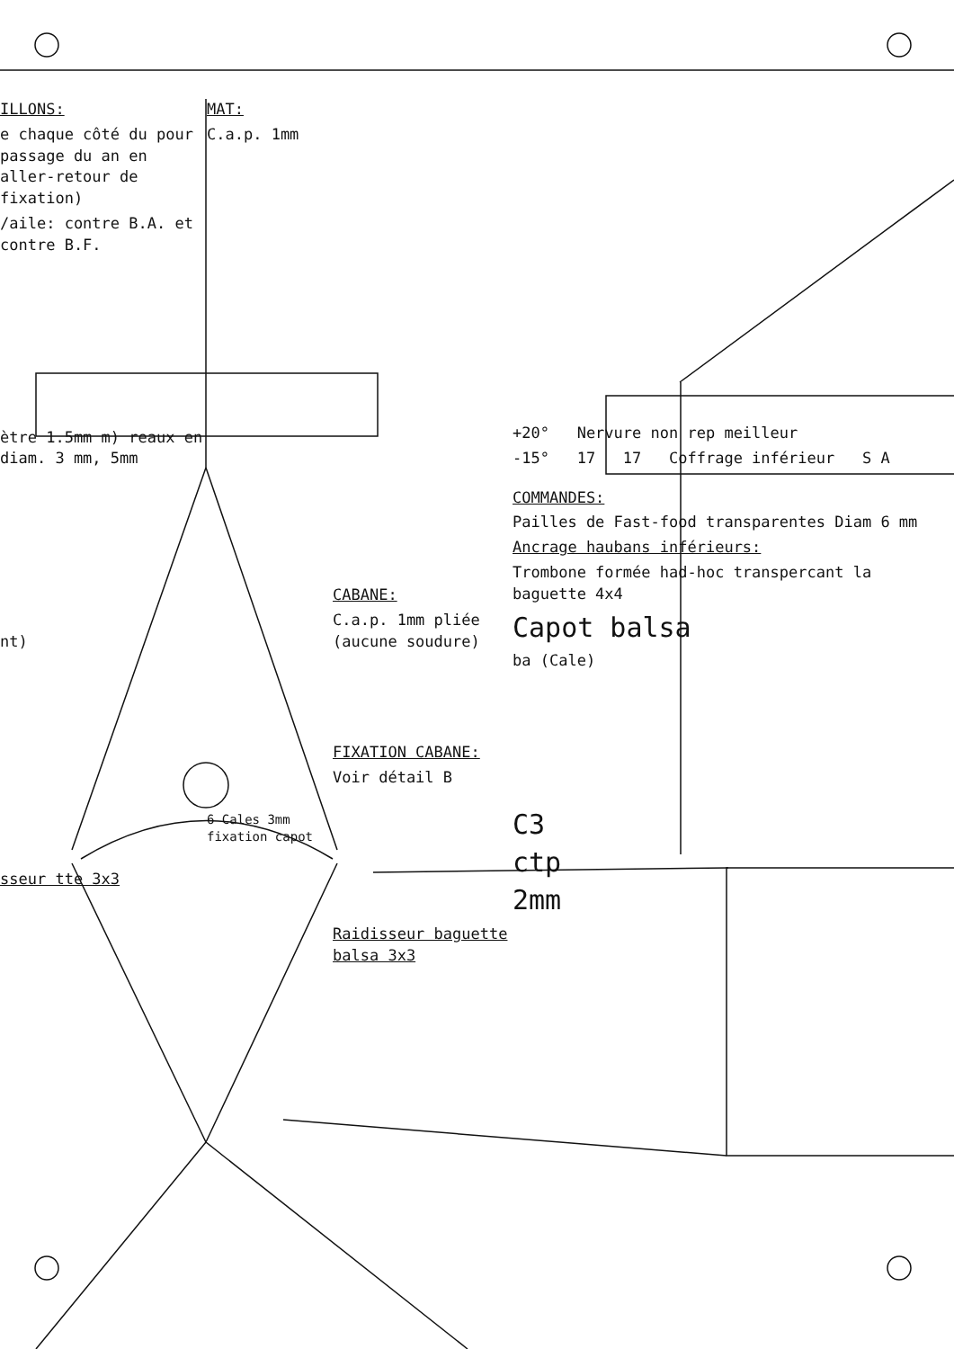ILLONS:
e chaque côté du pour passage du an en aller-retour de fixation)
/aile: contre B.A. et contre B.F.
ètre 1.5mm m) reaux en diam. 3 mm, 5mm
nt)
sseur tte 3x3
MAT:
C.a.p. 1mm
6 Cales 3mm fixation capot
CABANE:
C.a.p. 1mm pliée (aucune soudure)
FIXATION CABANE:
Voir détail B
Raidisseur baguette balsa 3x3
+20° Nervure non rep meilleur
-15° 17 17 Coffrage inférieur S A
COMMANDES:
Pailles de Fast-food transparentes Diam 6 mm
Ancrage haubans inférieurs:
Trombone formée had-hoc transpercant la baguette 4x4
Capot balsa
ba (Cale)
C3
ctp
2mm